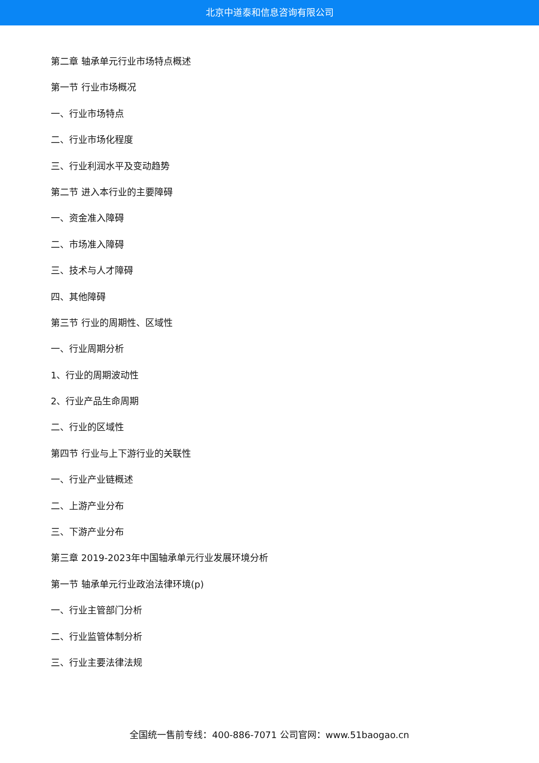北京中道泰和信息咨询有限公司
第二章 轴承单元行业市场特点概述
第一节 行业市场概况
一、行业市场特点
二、行业市场化程度
三、行业利润水平及变动趋势
第二节 进入本行业的主要障碍
一、资金准入障碍
二、市场准入障碍
三、技术与人才障碍
四、其他障碍
第三节 行业的周期性、区域性
一、行业周期分析
1、行业的周期波动性
2、行业产品生命周期
二、行业的区域性
第四节 行业与上下游行业的关联性
一、行业产业链概述
二、上游产业分布
三、下游产业分布
第三章 2019-2023年中国轴承单元行业发展环境分析
第一节 轴承单元行业政治法律环境(p)
一、行业主管部门分析
二、行业监管体制分析
三、行业主要法律法规
全国统一售前专线：400-886-7071 公司官网：www.51baogao.cn